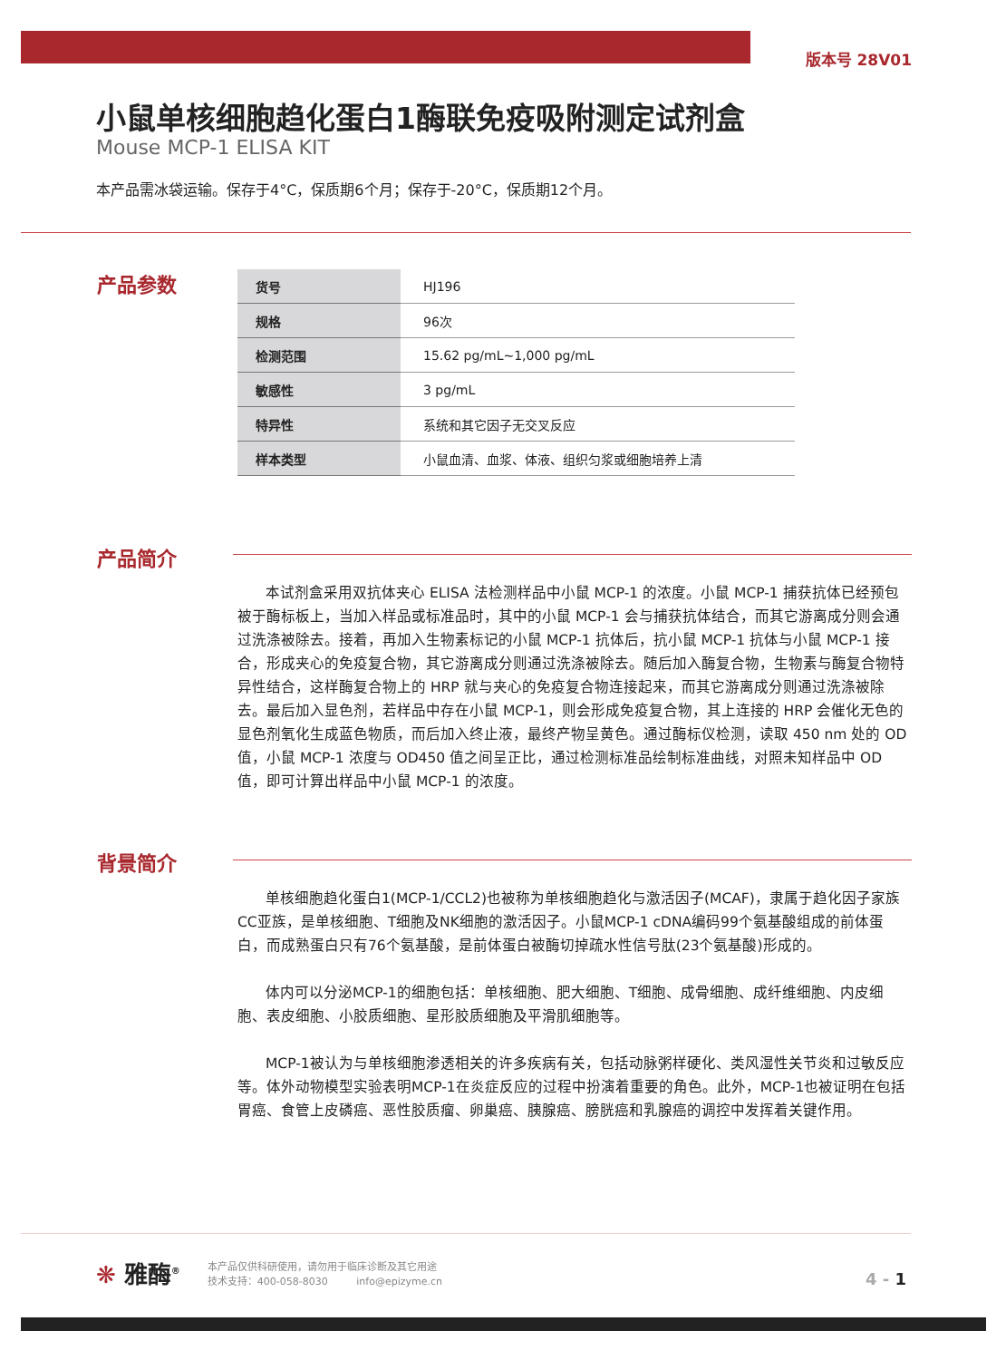版本号 28V01
小鼠单核细胞趋化蛋白1酶联免疫吸附测定试剂盒
Mouse MCP-1 ELISA KIT
本产品需冰袋运输。保存于4°C，保质期6个月；保存于-20°C，保质期12个月。
产品参数
| 货号 | HJ196 |
| 规格 | 96次 |
| 检测范围 | 15.62 pg/mL~1,000 pg/mL |
| 敏感性 | 3 pg/mL |
| 特异性 | 系统和其它因子无交叉反应 |
| 样本类型 | 小鼠血清、血浆、体液、组织匀浆或细胞培养上清 |
产品简介
本试剂盒采用双抗体夹心 ELISA 法检测样品中小鼠 MCP-1 的浓度。小鼠 MCP-1 捕获抗体已经预包被于酶标板上，当加入样品或标准品时，其中的小鼠 MCP-1 会与捕获抗体结合，而其它游离成分则会通过洗涤被除去。接着，再加入生物素标记的小鼠 MCP-1 抗体后，抗小鼠 MCP-1 抗体与小鼠 MCP-1 接合，形成夹心的免疫复合物，其它游离成分则通过洗涤被除去。随后加入酶复合物，生物素与酶复合物特异性结合，这样酶复合物上的 HRP 就与夹心的免疫复合物连接起来，而其它游离成分则通过洗涤被除去。最后加入显色剂，若样品中存在小鼠 MCP-1，则会形成免疫复合物，其上连接的 HRP 会催化无色的显色剂氧化生成蓝色物质，而后加入终止液，最终产物呈黄色。通过酶标仪检测，读取 450 nm 处的 OD 值，小鼠 MCP-1 浓度与 OD450 值之间呈正比，通过检测标准品绘制标准曲线，对照未知样品中 OD 值，即可计算出样品中小鼠 MCP-1 的浓度。
背景简介
单核细胞趋化蛋白1(MCP-1/CCL2)也被称为单核细胞趋化与激活因子(MCAF)，隶属于趋化因子家族CC亚族，是单核细胞、T细胞及NK细胞的激活因子。小鼠MCP-1 cDNA编码99个氨基酸组成的前体蛋白，而成熟蛋白只有76个氨基酸，是前体蛋白被酶切掉疏水性信号肽(23个氨基酸)形成的。
体内可以分泌MCP-1的细胞包括：单核细胞、肥大细胞、T细胞、成骨细胞、成纤维细胞、内皮细胞、表皮细胞、小胶质细胞、星形胶质细胞及平滑肌细胞等。
MCP-1被认为与单核细胞渗透相关的许多疾病有关，包括动脉粥样硬化、类风湿性关节炎和过敏反应等。体外动物模型实验表明MCP-1在炎症反应的过程中扮演着重要的角色。此外，MCP-1也被证明在包括胃癌、食管上皮磷癌、恶性胶质瘤、卵巢癌、胰腺癌、膀胱癌和乳腺癌的调控中发挥着关键作用。
❋ 雅酶<sup>®</sup>
本产品仅供科研使用，请勿用于临床诊断及其它用途
技术支持：400-058-8030 info@epizyme.cn
4 - 1